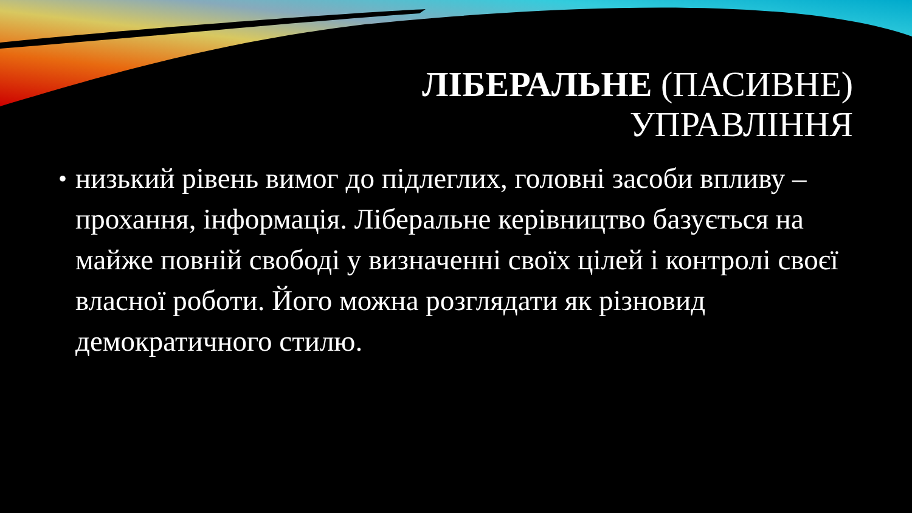ЛІБЕРАЛЬНЕ (ПАСИВНЕ)
УПРАВЛІННЯ
• низький рівень вимог до підлеглих, головні засоби впливу – прохання, інформація. Ліберальне керівництво базується на майже повній свободі у визначенні своїх цілей і контролі своєї власної роботи. Його можна розглядати як різновид демократичного стилю.